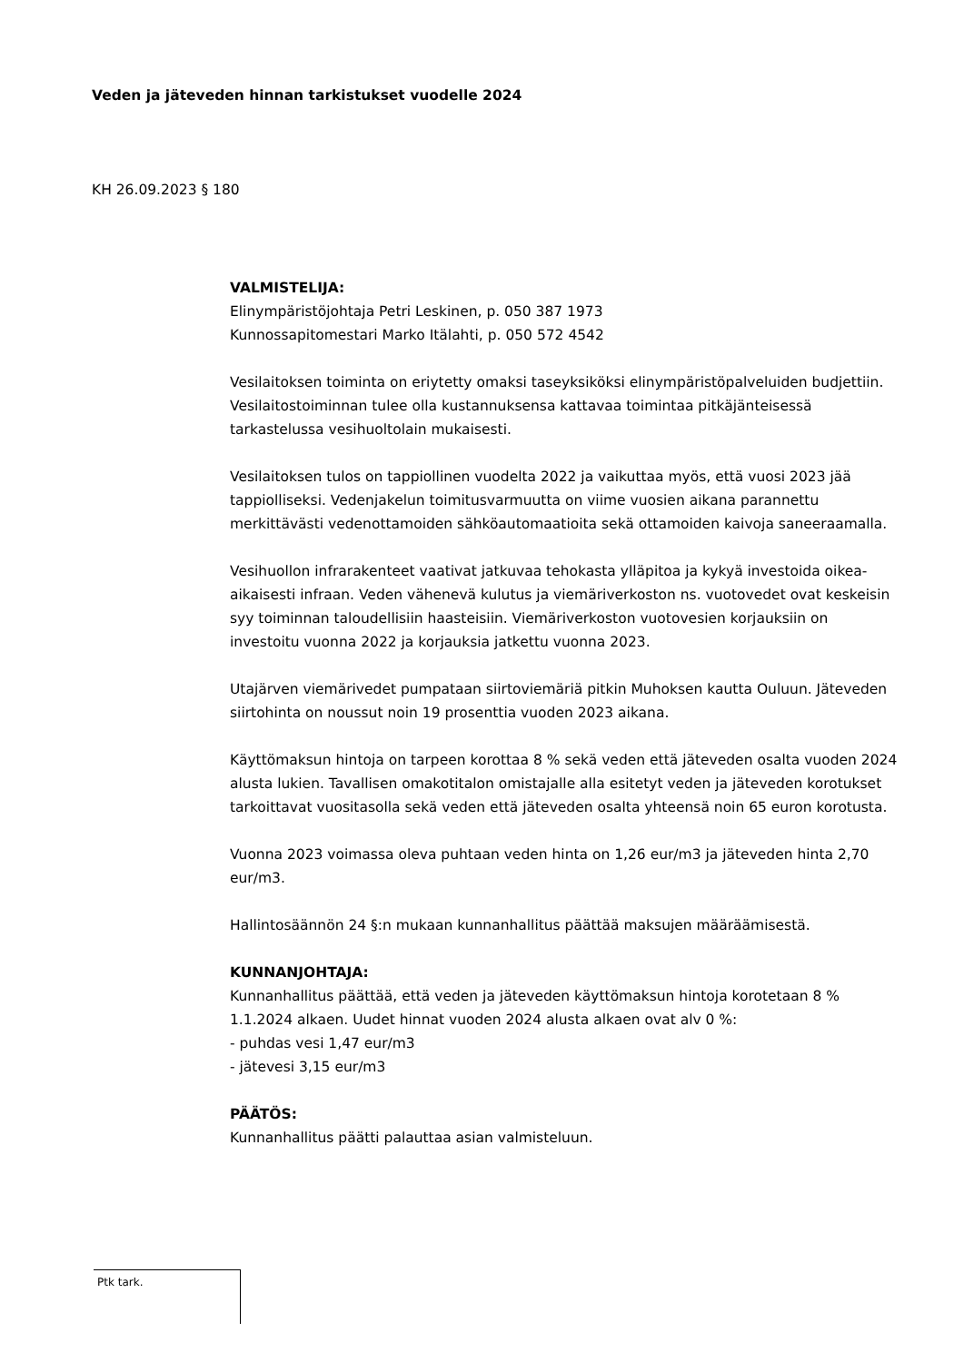Veden ja jäteveden hinnan tarkistukset vuodelle 2024
KH 26.09.2023 § 180
VALMISTELIJA:
Elinympäristöjohtaja Petri Leskinen, p. 050 387 1973
Kunnossapitomestari Marko Itälahti, p. 050 572 4542
Vesilaitoksen toiminta on eriytetty omaksi taseyksiköksi elinympäristöpalveluiden budjettiin. Vesilaitostoiminnan tulee olla kustannuksensa kattavaa toimintaa pitkäjänteisessä tarkastelussa vesihuoltolain mukaisesti.
Vesilaitoksen tulos on tappiollinen vuodelta 2022 ja vaikuttaa myös, että vuosi 2023 jää tappiolliseksi. Vedenjakelun toimitusvarmuutta on viime vuosien aikana parannettu merkittävästi vedenottamoiden sähköautomaatioita sekä ottamoiden kaivoja saneeraamalla.
Vesihuollon infrarakenteet vaativat jatkuvaa tehokasta ylläpitoa ja kykyä investoida oikea-aikaisesti infraan. Veden vähenevä kulutus ja viemäriverkoston ns. vuotovedet ovat keskeisin syy toiminnan taloudellisiin haasteisiin. Viemäriverkoston vuotovesien korjauksiin on investoitu vuonna 2022 ja korjauksia jatkettu vuonna 2023.
Utajärven viemärivedet pumpataan siirtoviemäriä pitkin Muhoksen kautta Ouluun. Jäteveden siirtohinta on noussut noin 19 prosenttia vuoden 2023 aikana.
Käyttömaksun hintoja on tarpeen korottaa 8 % sekä veden että jäteveden osalta vuoden 2024 alusta lukien. Tavallisen omakotitalon omistajalle alla esitetyt veden ja jäteveden korotukset tarkoittavat vuositasolla sekä veden että jäteveden osalta yhteensä noin 65 euron korotusta.
Vuonna 2023 voimassa oleva puhtaan veden hinta on 1,26 eur/m3 ja jäteveden hinta 2,70 eur/m3.
Hallintosäännön 24 §:n mukaan kunnanhallitus päättää maksujen määräämisestä.
KUNNANJOHTAJA:
Kunnanhallitus päättää, että veden ja jäteveden käyttömaksun hintoja korotetaan 8 % 1.1.2024 alkaen. Uudet hinnat vuoden 2024 alusta alkaen ovat alv 0 %:
- puhdas vesi 1,47 eur/m3
- jätevesi 3,15 eur/m3
PÄÄTÖS:
Kunnanhallitus päätti palauttaa asian valmisteluun.
Ptk tark.